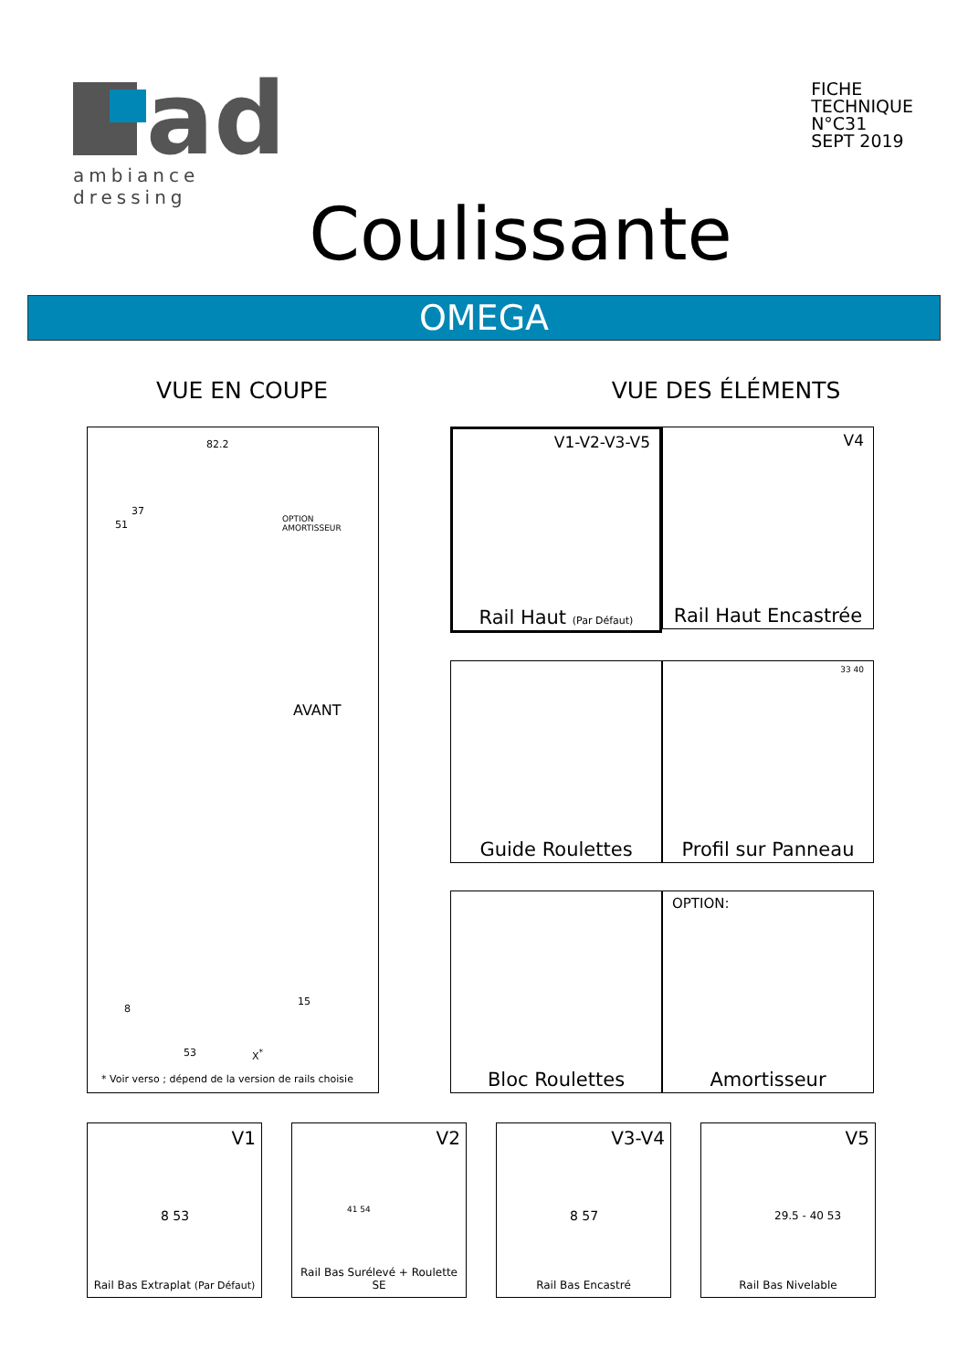ad
ambiance dressing
FICHE
TECHNIQUE
N°C31
SEPT 2019
Coulissante
OMEGA
VUE EN COUPE VUE DES ÉLÉMENTS
82.2
51
37
OPTION
AMORTISSEUR
AVANT
8
15
53 X<sup>*</sup>
* Voir verso ; dépend de la version de rails choisie
V1-V2-V3-V5
Rail Haut (Par Défaut)
V4
Rail Haut Encastrée
Guide Roulettes
33 40
Profil sur Panneau
Bloc Roulettes
OPTION:
Amortisseur
V1
8 53
Rail Bas Extraplat (Par Défaut)
V2
41 54
Rail Bas Surélevé + Roulette SE
V3-V4
8 57
Rail Bas Encastré
V5
29.5 - 40 53
Rail Bas Nivelable